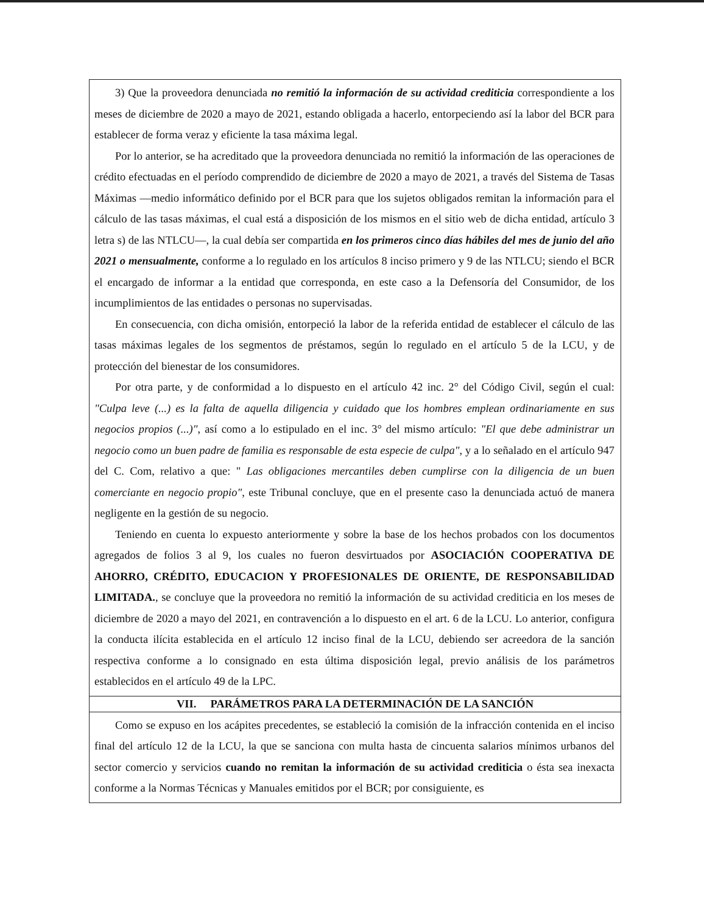3) Que la proveedora denunciada no remitió la información de su actividad crediticia correspondiente a los meses de diciembre de 2020 a mayo de 2021, estando obligada a hacerlo, entorpeciendo así la labor del BCR para establecer de forma veraz y eficiente la tasa máxima legal.
Por lo anterior, se ha acreditado que la proveedora denunciada no remitió la información de las operaciones de crédito efectuadas en el período comprendido de diciembre de 2020 a mayo de 2021, a través del Sistema de Tasas Máximas —medio informático definido por el BCR para que los sujetos obligados remitan la información para el cálculo de las tasas máximas, el cual está a disposición de los mismos en el sitio web de dicha entidad, artículo 3 letra s) de las NTLCU—, la cual debía ser compartida en los primeros cinco días hábiles del mes de junio del año 2021 o mensualmente, conforme a lo regulado en los artículos 8 inciso primero y 9 de las NTLCU; siendo el BCR el encargado de informar a la entidad que corresponda, en este caso a la Defensoría del Consumidor, de los incumplimientos de las entidades o personas no supervisadas.
En consecuencia, con dicha omisión, entorpeció la labor de la referida entidad de establecer el cálculo de las tasas máximas legales de los segmentos de préstamos, según lo regulado en el artículo 5 de la LCU, y de protección del bienestar de los consumidores.
Por otra parte, y de conformidad a lo dispuesto en el artículo 42 inc. 2° del Código Civil, según el cual: "Culpa leve (...) es la falta de aquella diligencia y cuidado que los hombres emplean ordinariamente en sus negocios propios (...)", así como a lo estipulado en el inc. 3° del mismo artículo: "El que debe administrar un negocio como un buen padre de familia es responsable de esta especie de culpa", y a lo señalado en el artículo 947 del C. Com, relativo a que: " Las obligaciones mercantiles deben cumplirse con la diligencia de un buen comerciante en negocio propio", este Tribunal concluye, que en el presente caso la denunciada actuó de manera negligente en la gestión de su negocio.
Teniendo en cuenta lo expuesto anteriormente y sobre la base de los hechos probados con los documentos agregados de folios 3 al 9, los cuales no fueron desvirtuados por ASOCIACIÓN COOPERATIVA DE AHORRO, CRÉDITO, EDUCACION Y PROFESIONALES DE ORIENTE, DE RESPONSABILIDAD LIMITADA., se concluye que la proveedora no remitió la información de su actividad crediticia en los meses de diciembre de 2020 a mayo del 2021, en contravención a lo dispuesto en el art. 6 de la LCU. Lo anterior, configura la conducta ilícita establecida en el artículo 12 inciso final de la LCU, debiendo ser acreedora de la sanción respectiva conforme a lo consignado en esta última disposición legal, previo análisis de los parámetros establecidos en el artículo 49 de la LPC.
VII. PARÁMETROS PARA LA DETERMINACIÓN DE LA SANCIÓN
Como se expuso en los acápites precedentes, se estableció la comisión de la infracción contenida en el inciso final del artículo 12 de la LCU, la que se sanciona con multa hasta de cincuenta salarios mínimos urbanos del sector comercio y servicios cuando no remitan la información de su actividad crediticia o ésta sea inexacta conforme a la Normas Técnicas y Manuales emitidos por el BCR; por consiguiente, es